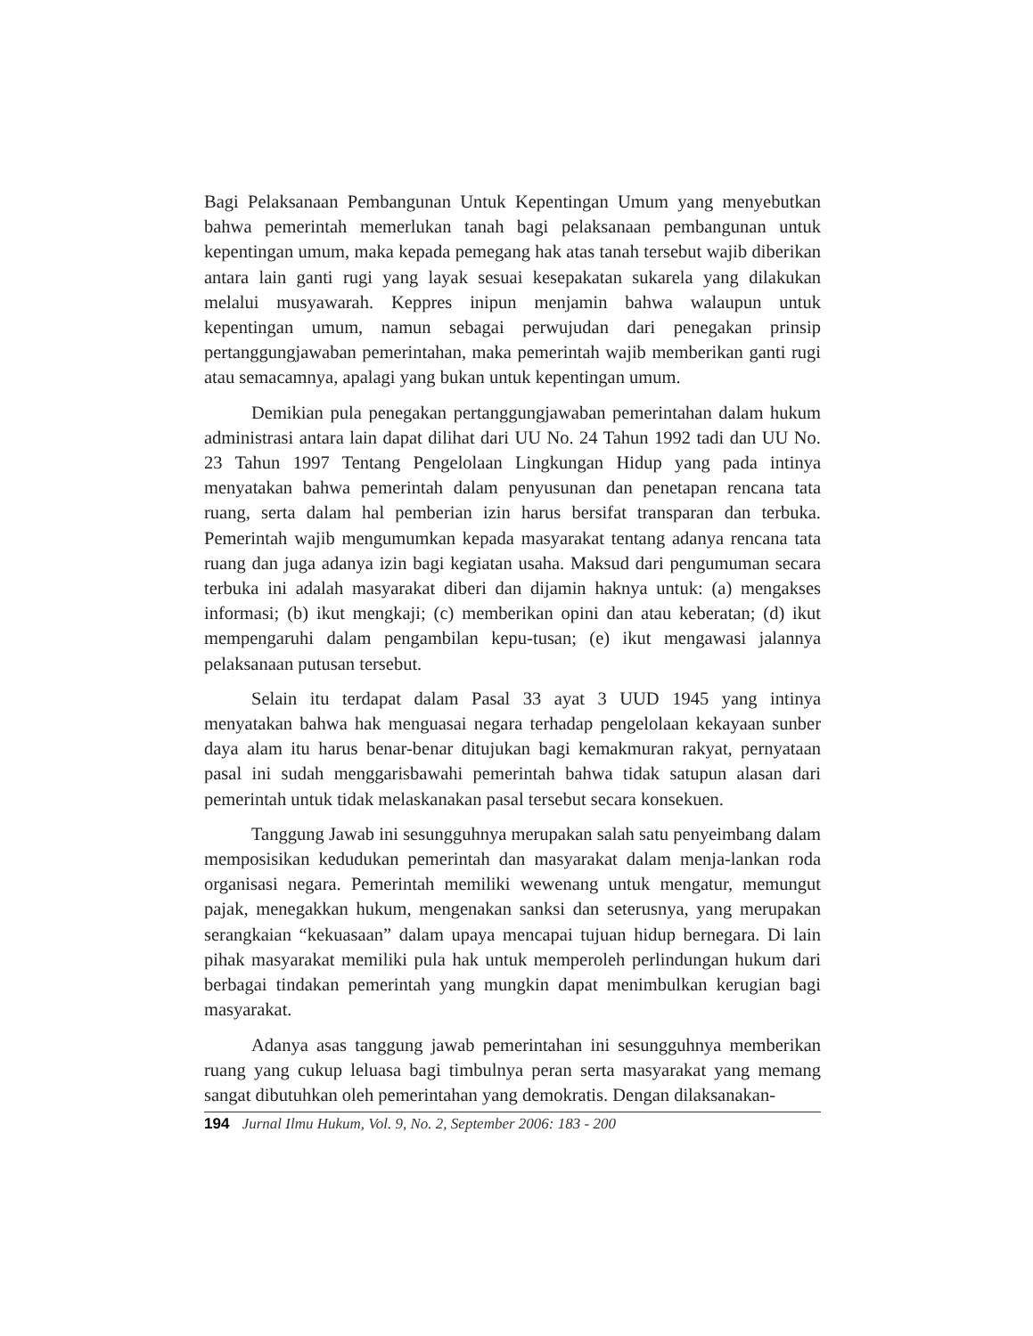Bagi Pelaksanaan Pembangunan Untuk Kepentingan Umum yang menyebutkan bahwa pemerintah memerlukan tanah bagi pelaksanaan pembangunan untuk kepentingan umum, maka kepada pemegang hak atas tanah tersebut wajib diberikan antara lain ganti rugi yang layak sesuai kesepakatan sukarela yang dilakukan melalui musyawarah. Keppres inipun menjamin bahwa walaupun untuk kepentingan umum, namun sebagai perwujudan dari penegakan prinsip pertanggungjawaban pemerintahan, maka pemerintah wajib memberikan ganti rugi atau semacamnya, apalagi yang bukan untuk kepentingan umum.
Demikian pula penegakan pertanggungjawaban pemerintahan dalam hukum administrasi antara lain dapat dilihat dari UU No. 24 Tahun 1992 tadi dan UU No. 23 Tahun 1997 Tentang Pengelolaan Lingkungan Hidup yang pada intinya menyatakan bahwa pemerintah dalam penyusunan dan penetapan rencana tata ruang, serta dalam hal pemberian izin harus bersifat transparan dan terbuka. Pemerintah wajib mengumumkan kepada masyarakat tentang adanya rencana tata ruang dan juga adanya izin bagi kegiatan usaha. Maksud dari pengumuman secara terbuka ini adalah masyarakat diberi dan dijamin haknya untuk: (a) mengakses informasi; (b) ikut mengkaji; (c) memberikan opini dan atau keberatan; (d) ikut mempengaruhi dalam pengambilan kepu-tusan; (e) ikut mengawasi jalannya pelaksanaan putusan tersebut.
Selain itu terdapat dalam Pasal 33 ayat 3 UUD 1945 yang intinya menyatakan bahwa hak menguasai negara terhadap pengelolaan kekayaan sunber daya alam itu harus benar-benar ditujukan bagi kemakmuran rakyat, pernyataan pasal ini sudah menggarisbawahi pemerintah bahwa tidak satupun alasan dari pemerintah untuk tidak melaskanakan pasal tersebut secara konsekuen.
Tanggung Jawab ini sesungguhnya merupakan salah satu penyeimbang dalam memposisikan kedudukan pemerintah dan masyarakat dalam menja-lankan roda organisasi negara. Pemerintah memiliki wewenang untuk mengatur, memungut pajak, menegakkan hukum, mengenakan sanksi dan seterusnya, yang merupakan serangkaian “kekuasaan” dalam upaya mencapai tujuan hidup bernegara. Di lain pihak masyarakat memiliki pula hak untuk memperoleh perlindungan hukum dari berbagai tindakan pemerintah yang mungkin dapat menimbulkan kerugian bagi masyarakat.
Adanya asas tanggung jawab pemerintahan ini sesungguhnya memberikan ruang yang cukup leluasa bagi timbulnya peran serta masyarakat yang memang sangat dibutuhkan oleh pemerintahan yang demokratis. Dengan dilaksanakan-
194 Jurnal Ilmu Hukum, Vol. 9, No. 2, September 2006: 183 - 200